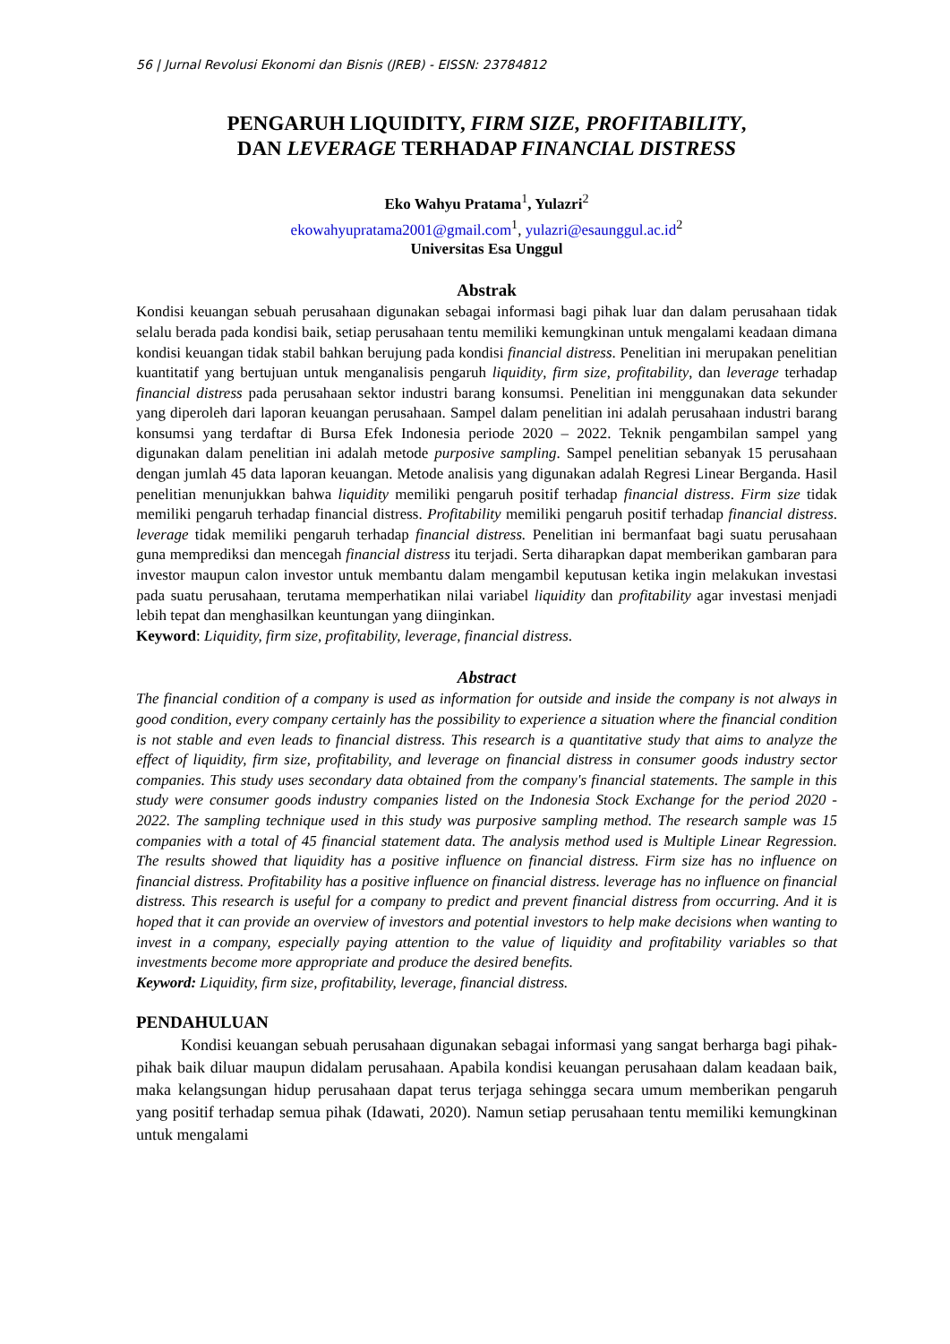56 | Jurnal Revolusi Ekonomi dan Bisnis (JREB) - EISSN: 23784812
PENGARUH LIQUIDITY, FIRM SIZE, PROFITABILITY,
DAN LEVERAGE TERHADAP FINANCIAL DISTRESS
Eko Wahyu Pratama<sup>1</sup>, Yulazri<sup>2</sup>
ekowahyupratama2001@gmail.com<sup>1</sup>, yulazri@esaunggul.ac.id<sup>2</sup>
Universitas Esa Unggul
Abstrak
Kondisi keuangan sebuah perusahaan digunakan sebagai informasi bagi pihak luar dan dalam perusahaan tidak selalu berada pada kondisi baik, setiap perusahaan tentu memiliki kemungkinan untuk mengalami keadaan dimana kondisi keuangan tidak stabil bahkan berujung pada kondisi financial distress. Penelitian ini merupakan penelitian kuantitatif yang bertujuan untuk menganalisis pengaruh liquidity, firm size, profitability, dan leverage terhadap financial distress pada perusahaan sektor industri barang konsumsi. Penelitian ini menggunakan data sekunder yang diperoleh dari laporan keuangan perusahaan. Sampel dalam penelitian ini adalah perusahaan industri barang konsumsi yang terdaftar di Bursa Efek Indonesia periode 2020 – 2022. Teknik pengambilan sampel yang digunakan dalam penelitian ini adalah metode purposive sampling. Sampel penelitian sebanyak 15 perusahaan dengan jumlah 45 data laporan keuangan. Metode analisis yang digunakan adalah Regresi Linear Berganda. Hasil penelitian menunjukkan bahwa liquidity memiliki pengaruh positif terhadap financial distress. Firm size tidak memiliki pengaruh terhadap financial distress. Profitability memiliki pengaruh positif terhadap financial distress. leverage tidak memiliki pengaruh terhadap financial distress. Penelitian ini bermanfaat bagi suatu perusahaan guna memprediksi dan mencegah financial distress itu terjadi. Serta diharapkan dapat memberikan gambaran para investor maupun calon investor untuk membantu dalam mengambil keputusan ketika ingin melakukan investasi pada suatu perusahaan, terutama memperhatikan nilai variabel liquidity dan profitability agar investasi menjadi lebih tepat dan menghasilkan keuntungan yang diinginkan.
Keyword: Liquidity, firm size, profitability, leverage, financial distress.
Abstract
The financial condition of a company is used as information for outside and inside the company is not always in good condition, every company certainly has the possibility to experience a situation where the financial condition is not stable and even leads to financial distress. This research is a quantitative study that aims to analyze the effect of liquidity, firm size, profitability, and leverage on financial distress in consumer goods industry sector companies. This study uses secondary data obtained from the company's financial statements. The sample in this study were consumer goods industry companies listed on the Indonesia Stock Exchange for the period 2020 - 2022. The sampling technique used in this study was purposive sampling method. The research sample was 15 companies with a total of 45 financial statement data. The analysis method used is Multiple Linear Regression. The results showed that liquidity has a positive influence on financial distress. Firm size has no influence on financial distress. Profitability has a positive influence on financial distress. leverage has no influence on financial distress. This research is useful for a company to predict and prevent financial distress from occurring. And it is hoped that it can provide an overview of investors and potential investors to help make decisions when wanting to invest in a company, especially paying attention to the value of liquidity and profitability variables so that investments become more appropriate and produce the desired benefits.
Keyword: Liquidity, firm size, profitability, leverage, financial distress.
PENDAHULUAN
Kondisi keuangan sebuah perusahaan digunakan sebagai informasi yang sangat berharga bagi pihak-pihak baik diluar maupun didalam perusahaan. Apabila kondisi keuangan perusahaan dalam keadaan baik, maka kelangsungan hidup perusahaan dapat terus terjaga sehingga secara umum memberikan pengaruh yang positif terhadap semua pihak (Idawati, 2020). Namun setiap perusahaan tentu memiliki kemungkinan untuk mengalami